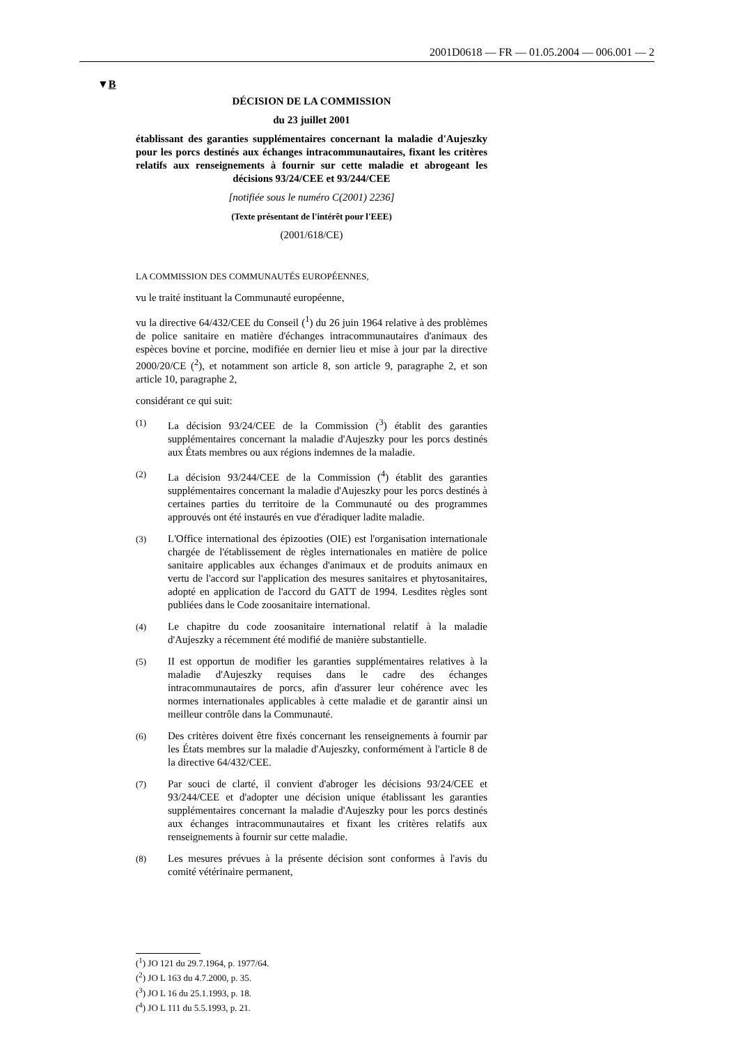2001D0618 — FR — 01.05.2004 — 006.001 — 2
▼B
DÉCISION DE LA COMMISSION
du 23 juillet 2001
établissant des garanties supplémentaires concernant la maladie d'Aujeszky pour les porcs destinés aux échanges intracommunautaires, fixant les critères relatifs aux renseignements à fournir sur cette maladie et abrogeant les décisions 93/24/CEE et 93/244/CEE
[notifiée sous le numéro C(2001) 2236]
(Texte présentant de l'intérêt pour l'EEE)
(2001/618/CE)
LA COMMISSION DES COMMUNAUTÉS EUROPÉENNES,
vu le traité instituant la Communauté européenne,
vu la directive 64/432/CEE du Conseil (<sup>1</sup>) du 26 juin 1964 relative à des problèmes de police sanitaire en matière d'échanges intracommunautaires d'animaux des espèces bovine et porcine, modifiée en dernier lieu et mise à jour par la directive 2000/20/CE (<sup>2</sup>), et notamment son article 8, son article 9, paragraphe 2, et son article 10, paragraphe 2,
considérant ce qui suit:
(1)
La décision 93/24/CEE de la Commission (<sup>3</sup>) établit des garanties supplémentaires concernant la maladie d'Aujeszky pour les porcs destinés aux États membres ou aux régions indemnes de la maladie.
(2)
La décision 93/244/CEE de la Commission (<sup>4</sup>) établit des garanties supplémentaires concernant la maladie d'Aujeszky pour les porcs destinés à certaines parties du territoire de la Communauté ou des programmes approuvés ont été instaurés en vue d'éradiquer ladite maladie.
(3)
L'Office international des épizooties (OIE) est l'organisation internationale chargée de l'établissement de règles internationales en matière de police sanitaire applicables aux échanges d'animaux et de produits animaux en vertu de l'accord sur l'application des mesures sanitaires et phytosanitaires, adopté en application de l'accord du GATT de 1994. Lesdites règles sont publiées dans le Code zoosanitaire international.
(4)
Le chapitre du code zoosanitaire international relatif à la maladie d'Aujeszky a récemment été modifié de manière substantielle.
(5)
II est opportun de modifier les garanties supplémentaires relatives à la maladie d'Aujeszky requises dans le cadre des échanges intracommunautaires de porcs, afin d'assurer leur cohérence avec les normes internationales applicables à cette maladie et de garantir ainsi un meilleur contrôle dans la Communauté.
(6)
Des critères doivent être fixés concernant les renseignements à fournir par les États membres sur la maladie d'Aujeszky, conformément à l'article 8 de la directive 64/432/CEE.
(7)
Par souci de clarté, il convient d'abroger les décisions 93/24/CEE et 93/244/CEE et d'adopter une décision unique établissant les garanties supplémentaires concernant la maladie d'Aujeszky pour les porcs destinés aux échanges intracommunautaires et fixant les critères relatifs aux renseignements à fournir sur cette maladie.
(8)
Les mesures prévues à la présente décision sont conformes à l'avis du comité vétérinaire permanent,
(<sup>1</sup>) JO 121 du 29.7.1964, p. 1977/64.
(<sup>2</sup>) JO L 163 du 4.7.2000, p. 35.
(<sup>3</sup>) JO L 16 du 25.1.1993, p. 18.
(<sup>4</sup>) JO L 111 du 5.5.1993, p. 21.